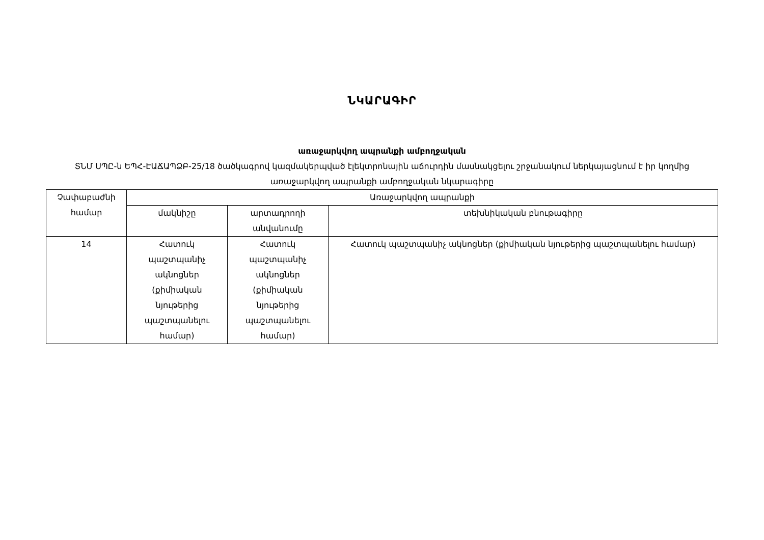ՆԿԱՐԱԳԻՐ
առաջարկվող ապրանքի ամբողջական
ՏՆՄ ՍՊԸ-ն ԵՊՀ-ԷԱՃԱՊՁԲ-25/18 ծածկագրով կազմակերպված էլեկտրոնային աճուրդին մասնակցելու շրջանակում ներկայացնում է իր կողմից առաջարկվող ապրանքի ամբողջական նկարագիրը
| Չափաբաժնի համար | Առաջարկվող ապրանքի | | |
| --- | --- | --- | --- |
| | մակնիշը | արտադրողի անվանումը | տեխնիկական բնութագիրը |
| 14 | Հատուկ պաշտպանիչ ակնոցներ (քիմիական նյութերից պաշտպանելու համար) | Հատուկ պաշտպանիչ ակնոցներ (քիմիական նյութերից պաշտպանելու համար) | Հատուկ պաշտպանիչ ակնոցներ (քիմիական նյութերից պաշտպանելու համար) |